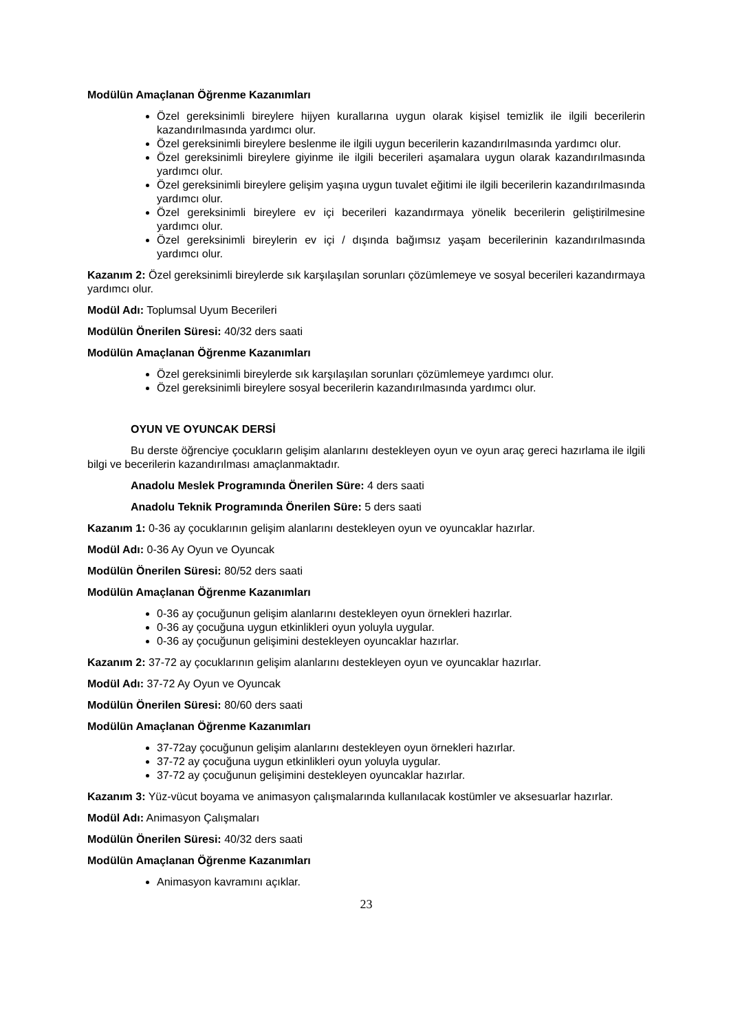Modülün Amaçlanan Öğrenme Kazanımları
Özel gereksinimli bireylere hijyen kurallarına uygun olarak kişisel temizlik ile ilgili becerilerin kazandırılmasında yardımcı olur.
Özel gereksinimli bireylere beslenme ile ilgili uygun becerilerin kazandırılmasında yardımcı olur.
Özel gereksinimli bireylere giyinme ile ilgili becerileri aşamalara uygun olarak kazandırılmasında yardımcı olur.
Özel gereksinimli bireylere gelişim yaşına uygun tuvalet eğitimi ile ilgili becerilerin kazandırılmasında yardımcı olur.
Özel gereksinimli bireylere ev içi becerileri kazandırmaya yönelik becerilerin geliştirilmesine yardımcı olur.
Özel gereksinimli bireylerin ev içi / dışında bağımsız yaşam becerilerinin kazandırılmasında yardımcı olur.
Kazanım 2: Özel gereksinimli bireylerde sık karşılaşılan sorunları çözümlemeye ve sosyal becerileri kazandırmaya yardımcı olur.
Modül Adı: Toplumsal Uyum Becerileri
Modülün Önerilen Süresi: 40/32 ders saati
Modülün Amaçlanan Öğrenme Kazanımları
Özel gereksinimli bireylerde sık karşılaşılan sorunları çözümlemeye yardımcı olur.
Özel gereksinimli bireylere sosyal becerilerin kazandırılmasında yardımcı olur.
OYUN VE OYUNCAK DERSİ
Bu derste öğrenciye çocukların gelişim alanlarını destekleyen oyun ve oyun araç gereci hazırlama ile ilgili bilgi ve becerilerin kazandırılması amaçlanmaktadır.
Anadolu Meslek Programında Önerilen Süre: 4 ders saati
Anadolu Teknik Programında Önerilen Süre: 5 ders saati
Kazanım 1: 0-36 ay çocuklarının gelişim alanlarını destekleyen oyun ve oyuncaklar hazırlar.
Modül Adı: 0-36 Ay Oyun ve Oyuncak
Modülün Önerilen Süresi: 80/52 ders saati
Modülün Amaçlanan Öğrenme Kazanımları
0-36 ay çocuğunun gelişim alanlarını destekleyen oyun örnekleri hazırlar.
0-36 ay çocuğuna uygun etkinlikleri oyun yoluyla uygular.
0-36 ay çocuğunun gelişimini destekleyen oyuncaklar hazırlar.
Kazanım 2: 37-72 ay çocuklarının gelişim alanlarını destekleyen oyun ve oyuncaklar hazırlar.
Modül Adı: 37-72 Ay Oyun ve Oyuncak
Modülün Önerilen Süresi: 80/60 ders saati
Modülün Amaçlanan Öğrenme Kazanımları
37-72ay çocuğunun gelişim alanlarını destekleyen oyun örnekleri hazırlar.
37-72 ay çocuğuna uygun etkinlikleri oyun yoluyla uygular.
37-72 ay çocuğunun gelişimini destekleyen oyuncaklar hazırlar.
Kazanım 3: Yüz-vücut boyama ve animasyon çalışmalarında kullanılacak kostümler ve aksesuarlar hazırlar.
Modül Adı: Animasyon Çalışmaları
Modülün Önerilen Süresi: 40/32 ders saati
Modülün Amaçlanan Öğrenme Kazanımları
Animasyon kavramını açıklar.
23